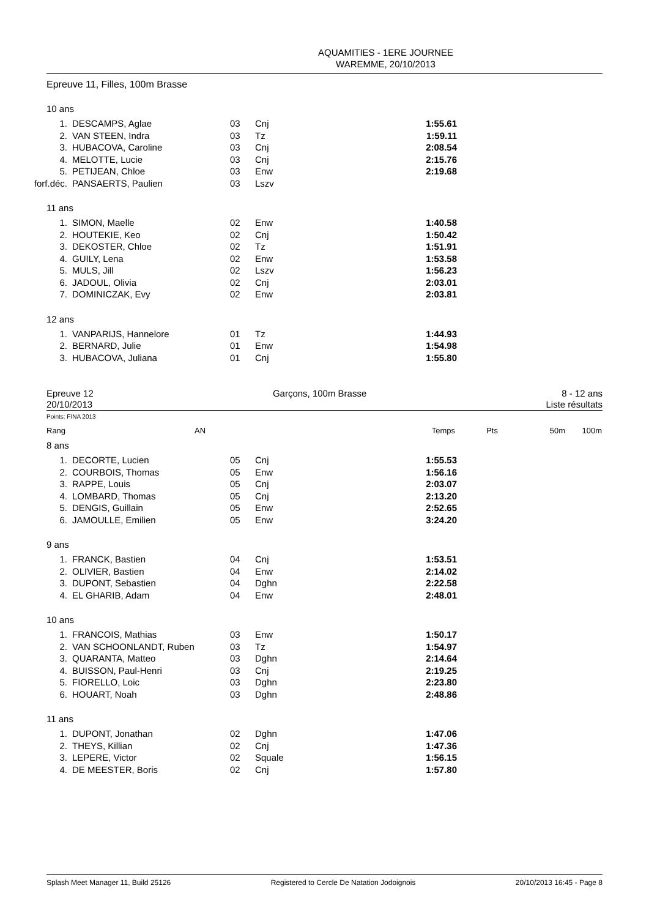AQUAMITIES - 1ERE JOURNEE
WAREMME, 20/10/2013
Epreuve 11, Filles, 100m Brasse
10 ans
| 1. | DESCAMPS, Aglae | 03 | Cnj | 1:55.61 |
| 2. | VAN STEEN, Indra | 03 | Tz | 1:59.11 |
| 3. | HUBACOVA, Caroline | 03 | Cnj | 2:08.54 |
| 4. | MELOTTE, Lucie | 03 | Cnj | 2:15.76 |
| 5. | PETIJEAN, Chloe | 03 | Enw | 2:19.68 |
| forf.déc. | PANSAERTS, Paulien | 03 | Lszv | |
11 ans
| 1. | SIMON, Maelle | 02 | Enw | 1:40.58 |
| 2. | HOUTEKIE, Keo | 02 | Cnj | 1:50.42 |
| 3. | DEKOSTER, Chloe | 02 | Tz | 1:51.91 |
| 4. | GUILY, Lena | 02 | Enw | 1:53.58 |
| 5. | MULS, Jill | 02 | Lszv | 1:56.23 |
| 6. | JADOUL, Olivia | 02 | Cnj | 2:03.01 |
| 7. | DOMINICZAK, Evy | 02 | Enw | 2:03.81 |
12 ans
| 1. | VANPARIJS, Hannelore | 01 | Tz | 1:44.93 |
| 2. | BERNARD, Julie | 01 | Enw | 1:54.98 |
| 3. | HUBACOVA, Juliana | 01 | Cnj | 1:55.80 |
Epreuve 12
20/10/2013
Garçons, 100m Brasse 8 - 12 ans
Liste résultats
Points: FINA 2013
Rang AN Temps Pts 50m 100m
8 ans
| 1. | DECORTE, Lucien | 05 | Cnj | 1:55.53 |
| 2. | COURBOIS, Thomas | 05 | Enw | 1:56.16 |
| 3. | RAPPE, Louis | 05 | Cnj | 2:03.07 |
| 4. | LOMBARD, Thomas | 05 | Cnj | 2:13.20 |
| 5. | DENGIS, Guillain | 05 | Enw | 2:52.65 |
| 6. | JAMOULLE, Emilien | 05 | Enw | 3:24.20 |
9 ans
| 1. | FRANCK, Bastien | 04 | Cnj | 1:53.51 |
| 2. | OLIVIER, Bastien | 04 | Enw | 2:14.02 |
| 3. | DUPONT, Sebastien | 04 | Dghn | 2:22.58 |
| 4. | EL GHARIB, Adam | 04 | Enw | 2:48.01 |
10 ans
| 1. | FRANCOIS, Mathias | 03 | Enw | 1:50.17 |
| 2. | VAN SCHOONLANDT, Ruben | 03 | Tz | 1:54.97 |
| 3. | QUARANTA, Matteo | 03 | Dghn | 2:14.64 |
| 4. | BUISSON, Paul-Henri | 03 | Cnj | 2:19.25 |
| 5. | FIORELLO, Loic | 03 | Dghn | 2:23.80 |
| 6. | HOUART, Noah | 03 | Dghn | 2:48.86 |
11 ans
| 1. | DUPONT, Jonathan | 02 | Dghn | 1:47.06 |
| 2. | THEYS, Killian | 02 | Cnj | 1:47.36 |
| 3. | LEPERE, Victor | 02 | Squale | 1:56.15 |
| 4. | DE MEESTER, Boris | 02 | Cnj | 1:57.80 |
Splash Meet Manager 11, Build 25126 Registered to Cercle De Natation Jodoignois 20/10/2013 16:45 - Page 8